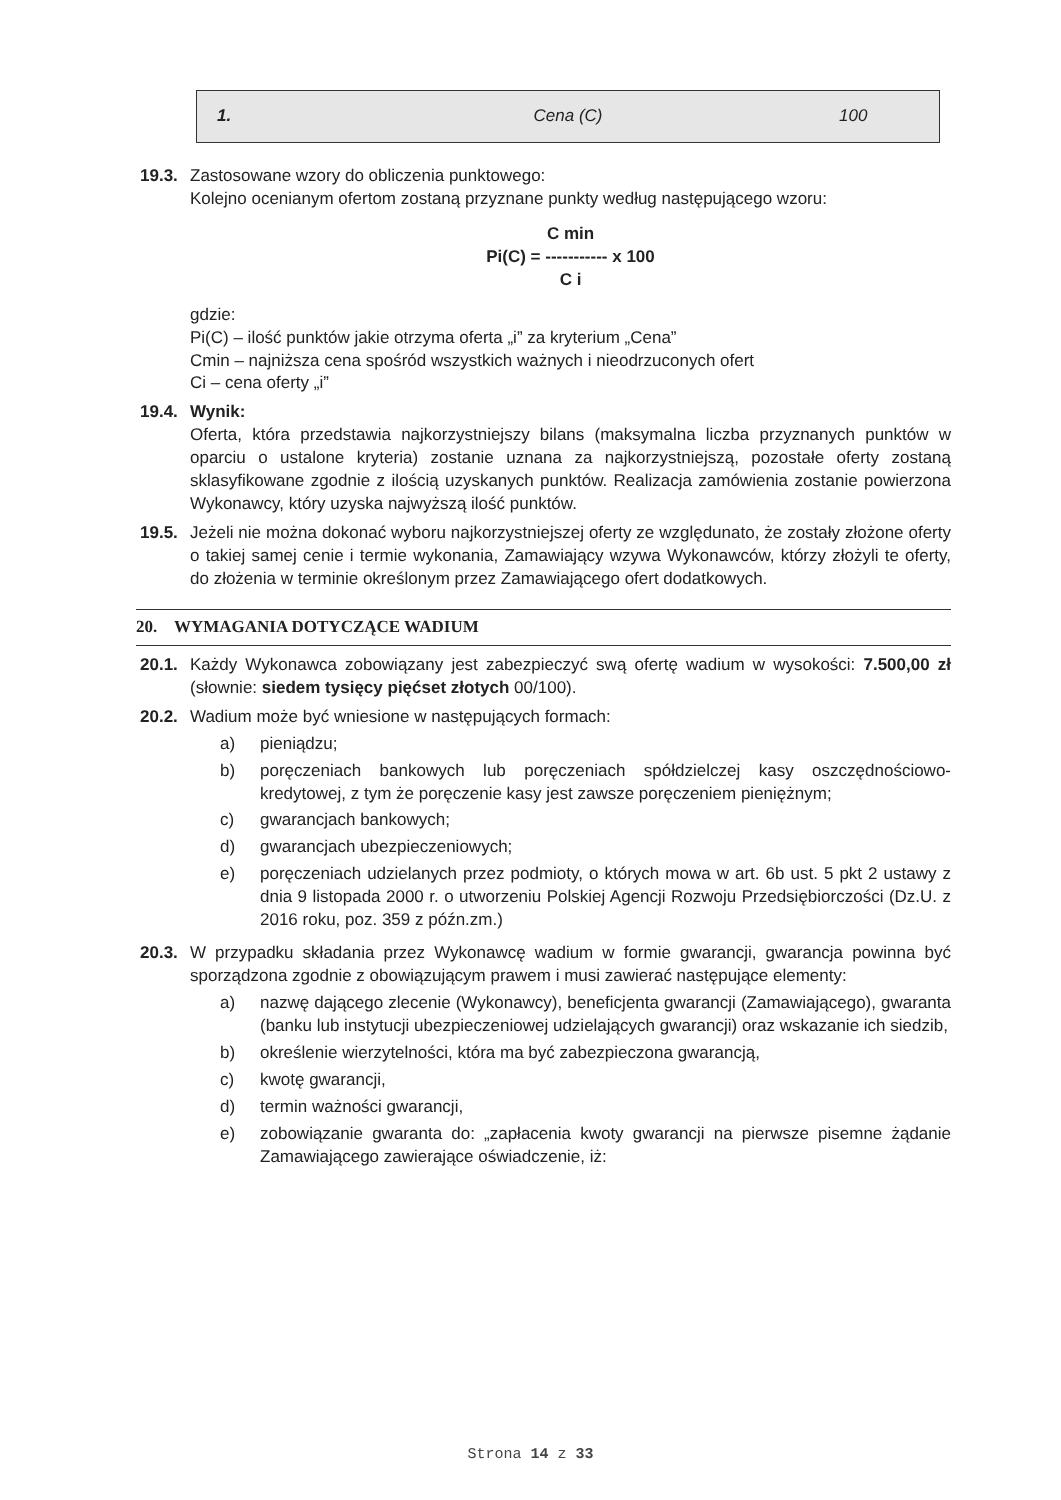| 1. | Cena (C) | 100 |
19.3.
Zastosowane wzory do obliczenia punktowego:
Kolejno ocenianym ofertom zostaną przyznane punkty według następującego wzoru:
C min
Pi(C) = ----------- x 100
C i
gdzie:
Pi(C) – ilość punktów jakie otrzyma oferta „i” za kryterium „Cena”
Cmin – najniższa cena spośród wszystkich ważnych i nieodrzuconych ofert
Ci – cena oferty „i”
19.4.
Wynik:
Oferta, która przedstawia najkorzystniejszy bilans (maksymalna liczba przyznanych punktów w oparciu o ustalone kryteria) zostanie uznana za najkorzystniejszą, pozostałe oferty zostaną sklasyfikowane zgodnie z ilością uzyskanych punktów. Realizacja zamówienia zostanie powierzona Wykonawcy, który uzyska najwyższą ilość punktów.
19.5.
Jeżeli nie można dokonać wyboru najkorzystniejszej oferty ze względunato, że zostały złożone oferty o takiej samej cenie i termie wykonania, Zamawiający wzywa Wykonawców, którzy złożyli te oferty, do złożenia w terminie określonym przez Zamawiającego ofert dodatkowych.
20. WYMAGANIA DOTYCZĄCE WADIUM
20.1.
Każdy Wykonawca zobowiązany jest zabezpieczyć swą ofertę wadium w wysokości: 7.500,00 zł (słownie: siedem tysięcy pięćset złotych 00/100).
20.2.
Wadium może być wniesione w następujących formach:
a) pieniądzu;
b) poręczeniach bankowych lub poręczeniach spółdzielczej kasy oszczędnościowo-kredytowej, z tym że poręczenie kasy jest zawsze poręczeniem pieniężnym;
c) gwarancjach bankowych;
d) gwarancjach ubezpieczeniowych;
e) poręczeniach udzielanych przez podmioty, o których mowa w art. 6b ust. 5 pkt 2 ustawy z dnia 9 listopada 2000 r. o utworzeniu Polskiej Agencji Rozwoju Przedsiębiorczości (Dz.U. z 2016 roku, poz. 359 z późn.zm.)
20.3.
W przypadku składania przez Wykonawcę wadium w formie gwarancji, gwarancja powinna być sporządzona zgodnie z obowiązującym prawem i musi zawierać następujące elementy:
a) nazwę dającego zlecenie (Wykonawcy), beneficjenta gwarancji (Zamawiającego), gwaranta (banku lub instytucji ubezpieczeniowej udzielających gwarancji) oraz wskazanie ich siedzib,
b) określenie wierzytelności, która ma być zabezpieczona gwarancją,
c) kwotę gwarancji,
d) termin ważności gwarancji,
e) zobowiązanie gwaranta do: „zapłacenia kwoty gwarancji na pierwsze pisemne żądanie Zamawiającego zawierające oświadczenie, iż:
Strona 14 z 33